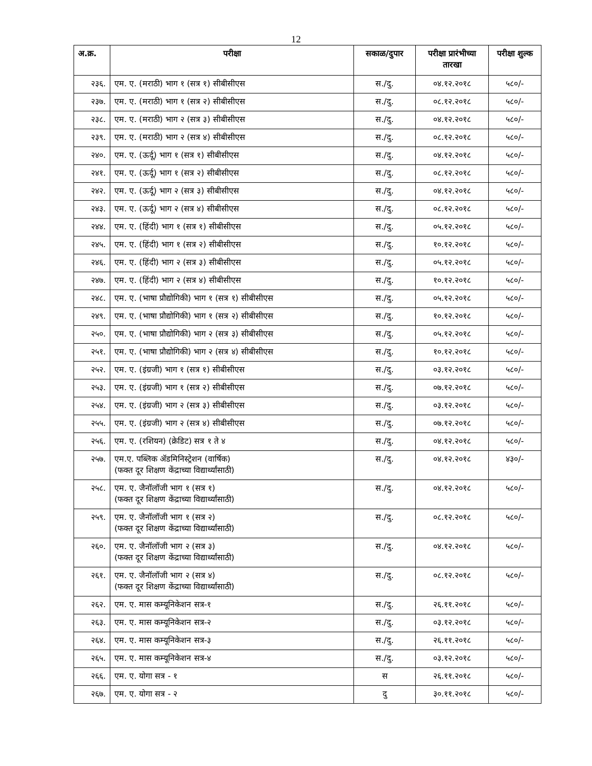12
| अ.क्र. | परीक्षा | सकाळ/दुपार | परीक्षा प्रारंभीच्या तारखा | परीक्षा शुल्क |
| --- | --- | --- | --- | --- |
| २३६. | एम. ए. (मराठी) भाग १ (सत्र १) सीबीसीएस | स./दु. | ०४.१२.२०१८ | ५८०/- |
| २३७. | एम. ए. (मराठी) भाग १ (सत्र २) सीबीसीएस | स./दु. | ०८.१२.२०१८ | ५८०/- |
| २३८. | एम. ए. (मराठी) भाग २ (सत्र ३) सीबीसीएस | स./दु. | ०४.१२.२०१८ | ५८०/- |
| २३९. | एम. ए. (मराठी) भाग २ (सत्र ४) सीबीसीएस | स./दु. | ०८.१२.२०१८ | ५८०/- |
| २४०. | एम. ए. (ऊर्दू) भाग १ (सत्र १) सीबीसीएस | स./दु. | ०४.१२.२०१८ | ५८०/- |
| २४१. | एम. ए. (ऊर्दू) भाग १ (सत्र २) सीबीसीएस | स./दु. | ०८.१२.२०१८ | ५८०/- |
| २४२. | एम. ए. (ऊर्दू) भाग २ (सत्र ३) सीबीसीएस | स./दु. | ०४.१२.२०१८ | ५८०/- |
| २४३. | एम. ए. (ऊर्दू) भाग २ (सत्र ४) सीबीसीएस | स./दु. | ०८.१२.२०१८ | ५८०/- |
| २४४. | एम. ए. (हिंदी) भाग १ (सत्र १) सीबीसीएस | स./दु. | ०५.१२.२०१८ | ५८०/- |
| २४५. | एम. ए. (हिंदी) भाग १ (सत्र २) सीबीसीएस | स./दु. | १०.१२.२०१८ | ५८०/- |
| २४६. | एम. ए. (हिंदी) भाग २ (सत्र ३) सीबीसीएस | स./दु. | ०५.१२.२०१८ | ५८०/- |
| २४७. | एम. ए. (हिंदी) भाग २ (सत्र ४) सीबीसीएस | स./दु. | १०.१२.२०१८ | ५८०/- |
| २४८. | एम. ए. (भाषा प्रौद्योगिकी) भाग १ (सत्र १) सीबीसीएस | स./दु. | ०५.१२.२०१८ | ५८०/- |
| २४९. | एम. ए. (भाषा प्रौद्योगिकी) भाग १ (सत्र २) सीबीसीएस | स./दु. | १०.१२.२०१८ | ५८०/- |
| २५०. | एम. ए. (भाषा प्रौद्योगिकी) भाग २ (सत्र ३) सीबीसीएस | स./दु. | ०५.१२.२०१८ | ५८०/- |
| २५१. | एम. ए. (भाषा प्रौद्योगिकी) भाग २ (सत्र ४) सीबीसीएस | स./दु. | १०.१२.२०१८ | ५८०/- |
| २५२. | एम. ए. (इंग्रजी) भाग १ (सत्र १) सीबीसीएस | स./दु. | ०३.१२.२०१८ | ५८०/- |
| २५३. | एम. ए. (इंग्रजी) भाग १ (सत्र २) सीबीसीएस | स./दु. | ०७.१२.२०१८ | ५८०/- |
| २५४. | एम. ए. (इंग्रजी) भाग २ (सत्र ३) सीबीसीएस | स./दु. | ०३.१२.२०१८ | ५८०/- |
| २५५. | एम. ए. (इंग्रजी) भाग २ (सत्र ४) सीबीसीएस | स./दु. | ०७.१२.२०१८ | ५८०/- |
| २५६. | एम. ए. (रशियन) (क्रेडिट) सत्र १ ते ४ | स./दु. | ०४.१२.२०१८ | ५८०/- |
| २५७. | एम.ए. पब्लिक ॲडमिनिस्ट्रेशन (वार्षिक) (फक्त दूर शिक्षण केंद्राच्या विद्यार्थ्यांसाठी) | स./दु. | ०४.१२.२०१८ | ४३०/- |
| २५८. | एम. ए. जैनॉलॉजी भाग १ (सत्र १) (फक्त दूर शिक्षण केंद्राच्या विद्यार्थ्यांसाठी) | स./दु. | ०४.१२.२०१८ | ५८०/- |
| २५९. | एम. ए. जैनॉलॉजी भाग १ (सत्र २) (फक्त दूर शिक्षण केंद्राच्या विद्यार्थ्यांसाठी) | स./दु. | ०८.१२.२०१८ | ५८०/- |
| २६०. | एम. ए. जैनॉलॉजी भाग २ (सत्र ३) (फक्त दूर शिक्षण केंद्राच्या विद्यार्थ्यांसाठी) | स./दु. | ०४.१२.२०१८ | ५८०/- |
| २६१. | एम. ए. जैनॉलॉजी भाग २ (सत्र ४) (फक्त दूर शिक्षण केंद्राच्या विद्यार्थ्यांसाठी) | स./दु. | ०८.१२.२०१८ | ५८०/- |
| २६२. | एम. ए. मास कम्यूनिकेशन सत्र-१ | स./दु. | २६.११.२०१८ | ५८०/- |
| २६३. | एम. ए. मास कम्यूनिकेशन सत्र-२ | स./दु. | ०३.१२.२०१८ | ५८०/- |
| २६४. | एम. ए. मास कम्यूनिकेशन सत्र-३ | स./दु. | २६.११.२०१८ | ५८०/- |
| २६५. | एम. ए. मास कम्यूनिकेशन सत्र-४ | स./दु. | ०३.१२.२०१८ | ५८०/- |
| २६६. | एम. ए. योगा सत्र - १ | स | २६.११.२०१८ | ५८०/- |
| २६७. | एम. ए. योगा सत्र - २ | दु | ३०.११.२०१८ | ५८०/- |